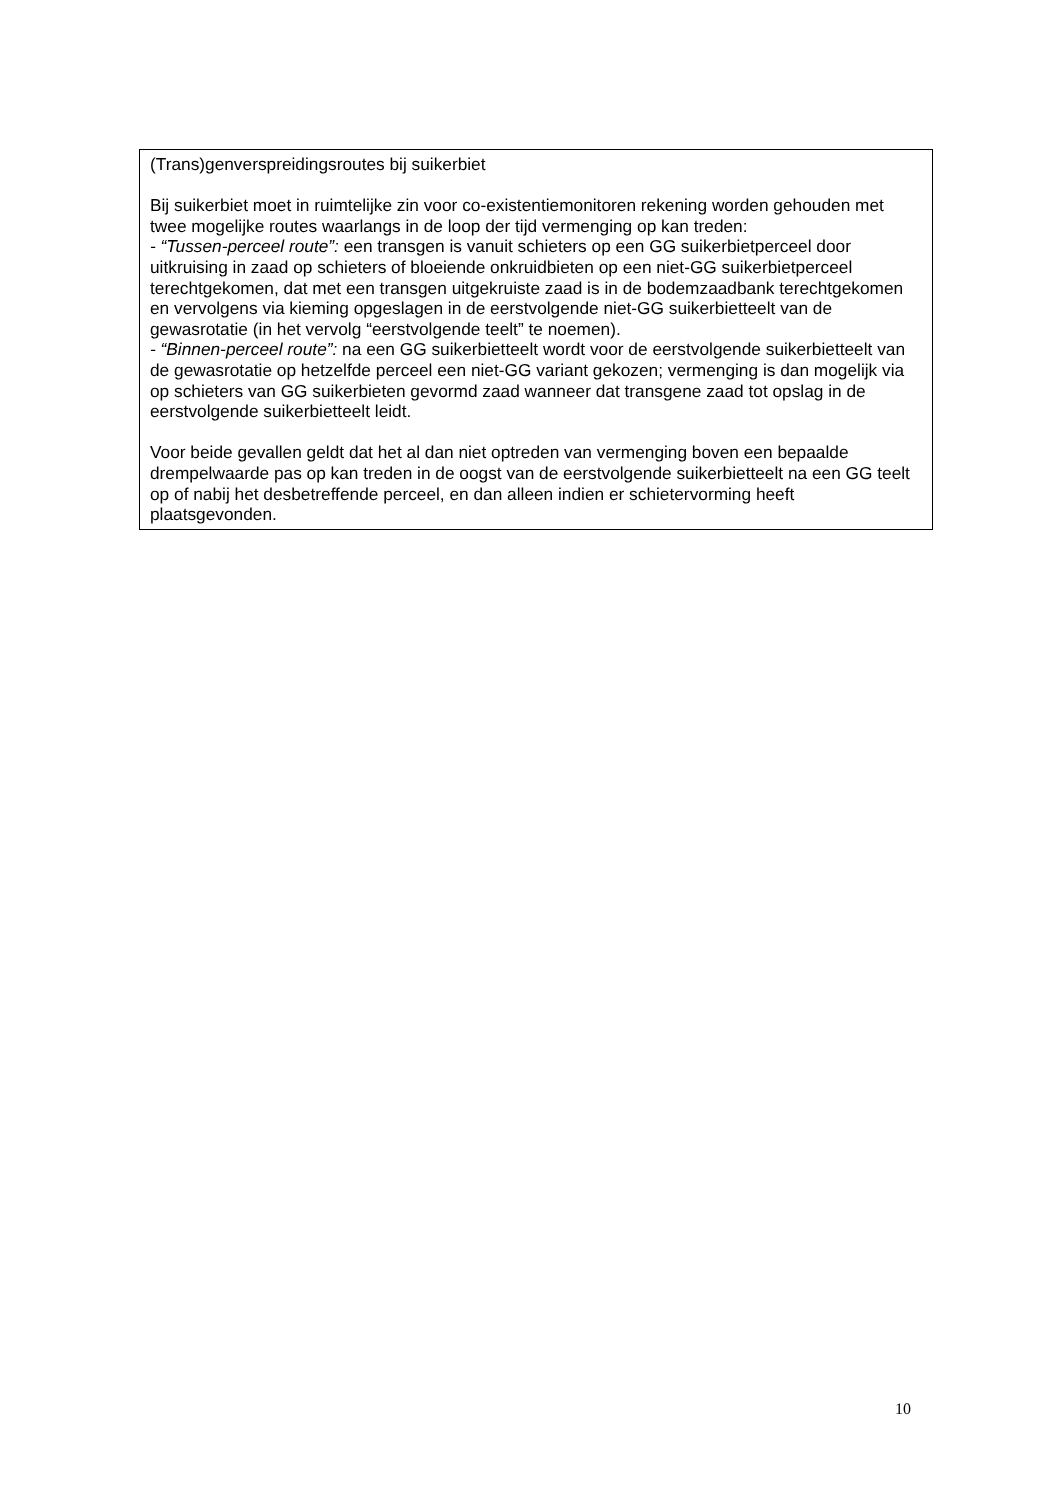(Trans)genverspreidingsroutes bij suikerbiet
Bij suikerbiet moet in ruimtelijke zin voor co-existentiemonitoren rekening worden gehouden met twee mogelijke routes waarlangs in de loop der tijd vermenging op kan treden:
- “Tussen-perceel route”: een transgen is vanuit schieters op een GG suikerbietperceel door uitkruising in zaad op schieters of bloeiende onkruidbieten op een niet-GG suikerbietperceel terechtgekomen, dat met een transgen uitgekruiste zaad is in de bodemzaadbank terechtgekomen en vervolgens via kieming opgeslagen in de eerstvolgende niet-GG suikerbietteelt van de gewasrotatie (in het vervolg “eerstvolgende teelt” te noemen).
- “Binnen-perceel route”: na een GG suikerbietteelt wordt voor de eerstvolgende suikerbietteelt van de gewasrotatie op hetzelfde perceel een niet-GG variant gekozen; vermenging is dan mogelijk via op schieters van GG suikerbieten gevormd zaad wanneer dat transgene zaad tot opslag in de eerstvolgende suikerbietteelt leidt.
Voor beide gevallen geldt dat het al dan niet optreden van vermenging boven een bepaalde drempelwaarde pas op kan treden in de oogst van de eerstvolgende suikerbietteelt na een GG teelt op of nabij het desbetreffende perceel, en dan alleen indien er schietervorming heeft plaatsgevonden.
10